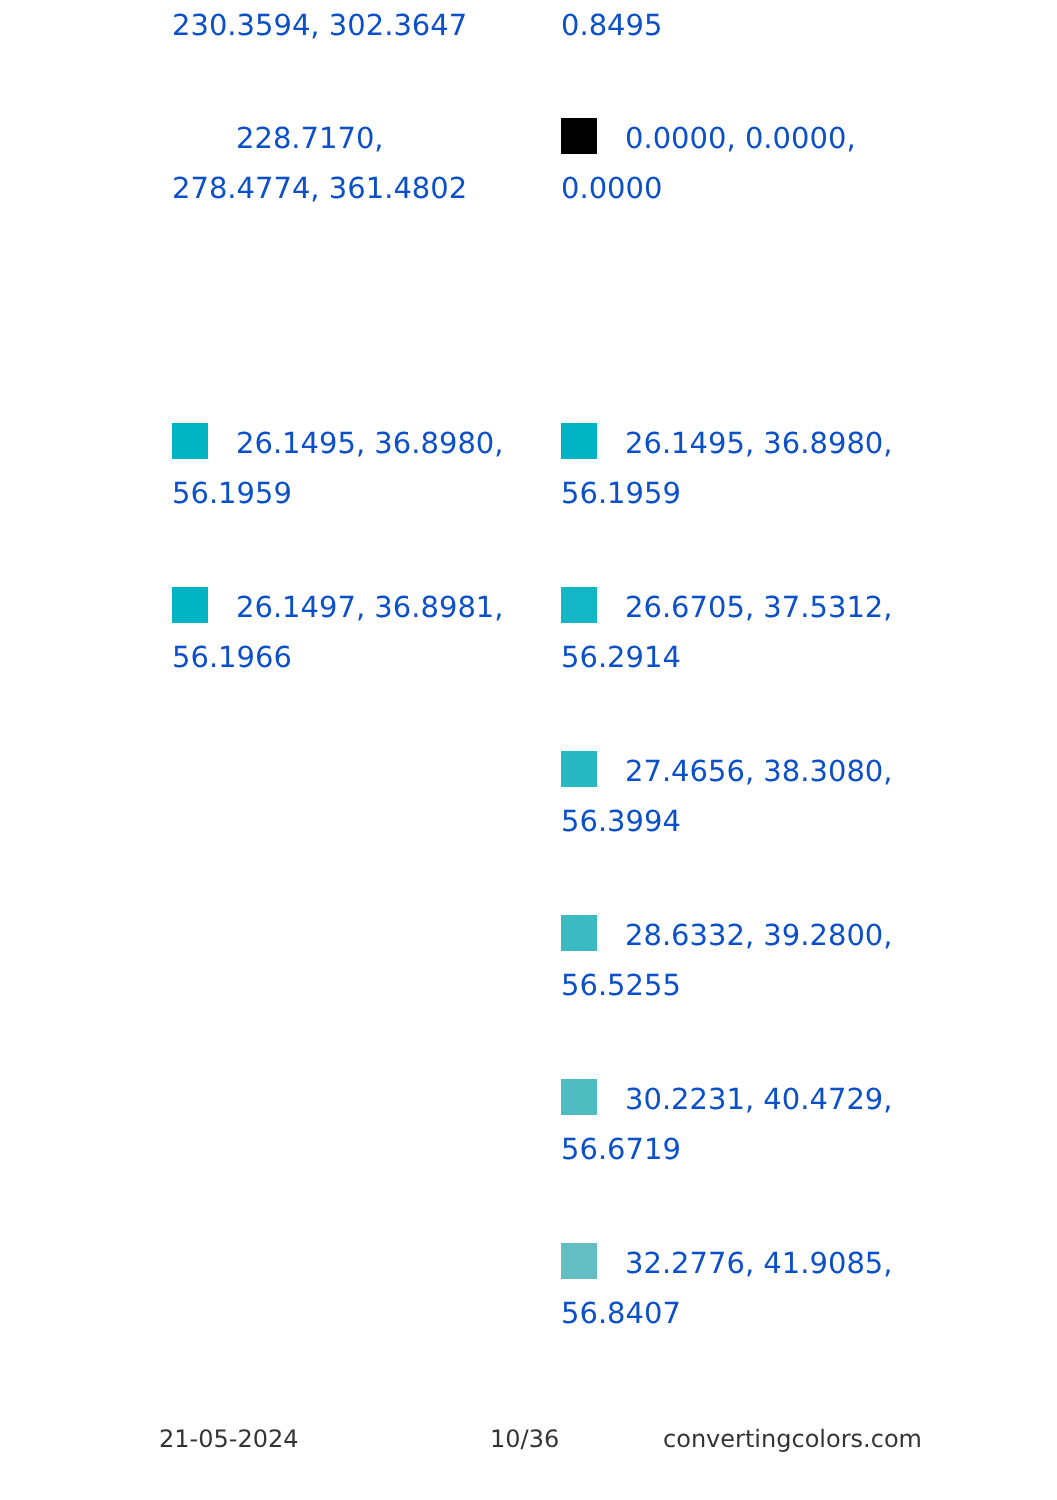230.3594, 302.3647 0.8495
228.7170, 278.4774, 361.4802
0.0000, 0.0000, 0.0000
26.1495, 36.8980, 56.1959
26.1495, 36.8980, 56.1959
26.1497, 36.8981, 56.1966
26.6705, 37.5312, 56.2914
27.4656, 38.3080, 56.3994
28.6332, 39.2800, 56.5255
30.2231, 40.4729, 56.6719
32.2776, 41.9085, 56.8407
21-05-2024 10/36 convertingcolors.com